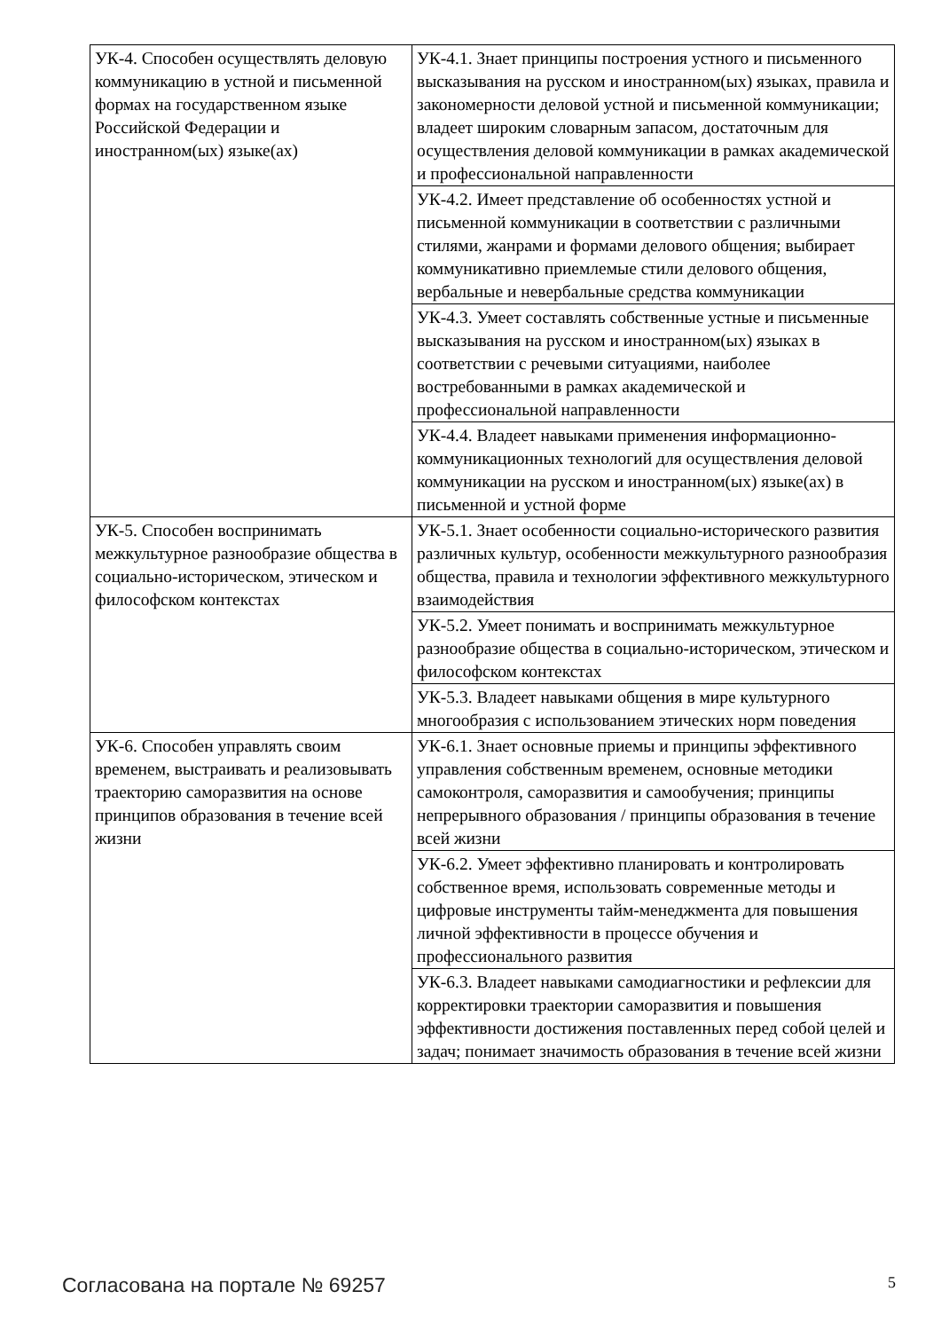| УК-4. Способен осуществлять деловую коммуникацию в устной и письменной формах на государственном языке Российской Федерации и иностранном(ых) языке(ах) | УК-4.1. Знает принципы построения устного и письменного высказывания на русском и иностранном(ых) языках, правила и закономерности деловой устной и письменной коммуникации; владеет широким словарным запасом, достаточным для осуществления деловой коммуникации в рамках академической и профессиональной направленности |
| | УК-4.2. Имеет представление об особенностях устной и письменной коммуникации в соответствии с различными стилями, жанрами и формами делового общения; выбирает коммуникативно приемлемые стили делового общения, вербальные и невербальные средства коммуникации |
| | УК-4.3. Умеет составлять собственные устные и письменные высказывания на русском и иностранном(ых) языках в соответствии с речевыми ситуациями, наиболее востребованными в рамках академической и профессиональной направленности |
| | УК-4.4. Владеет навыками применения информационно-коммуникационных технологий для осуществления деловой коммуникации на русском и иностранном(ых) языке(ах) в письменной и устной форме |
| УК-5. Способен воспринимать межкультурное разнообразие общества в социально-историческом, этическом и философском контекстах | УК-5.1. Знает особенности социально-исторического развития различных культур, особенности межкультурного разнообразия общества, правила и технологии эффективного межкультурного взаимодействия |
| | УК-5.2. Умеет понимать и воспринимать межкультурное разнообразие общества в социально-историческом, этическом и философском контекстах |
| | УК-5.3. Владеет навыками общения в мире культурного многообразия с использованием этических норм поведения |
| УК-6. Способен управлять своим временем, выстраивать и реализовывать траекторию саморазвития на основе принципов образования в течение всей жизни | УК-6.1. Знает основные приемы и принципы эффективного управления собственным временем, основные методики самоконтроля, саморазвития и самообучения; принципы непрерывного образования / принципы образования в течение всей жизни |
| | УК-6.2. Умеет эффективно планировать и контролировать собственное время, использовать современные методы и цифровые инструменты тайм-менеджмента для повышения личной эффективности в процессе обучения и профессионального развития |
| | УК-6.3. Владеет навыками самодиагностики и рефлексии для корректировки траектории саморазвития и повышения эффективности достижения поставленных перед собой целей и задач; понимает значимость образования в течение всей жизни |
Согласована на портале № 69257 5